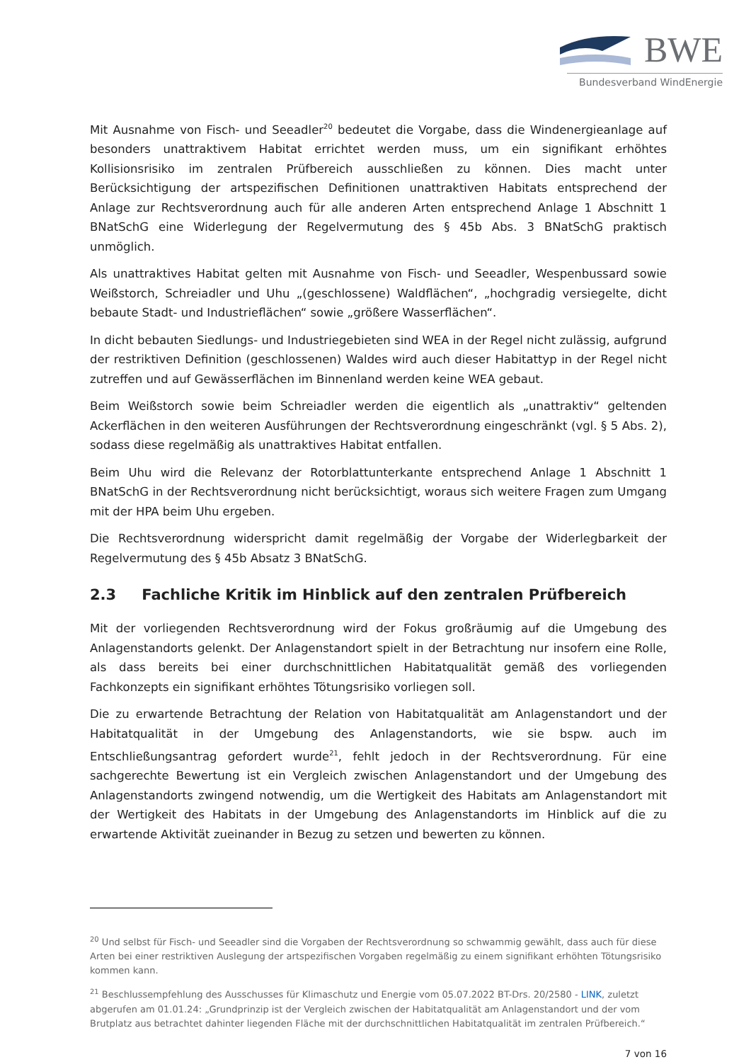BWE
Bundesverband WindEnergie
Mit Ausnahme von Fisch- und Seeadler<sup>20</sup> bedeutet die Vorgabe, dass die Windenergieanlage auf besonders unattraktivem Habitat errichtet werden muss, um ein signifikant erhöhtes Kollisionsrisiko im zentralen Prüfbereich ausschließen zu können. Dies macht unter Berücksichtigung der artspezifischen Definitionen unattraktiven Habitats entsprechend der Anlage zur Rechtsverordnung auch für alle anderen Arten entsprechend Anlage 1 Abschnitt 1 BNatSchG eine Widerlegung der Regelvermutung des § 45b Abs. 3 BNatSchG praktisch unmöglich.
Als unattraktives Habitat gelten mit Ausnahme von Fisch- und Seeadler, Wespenbussard sowie Weißstorch, Schreiadler und Uhu „(geschlossene) Waldflächen“, „hochgradig versiegelte, dicht bebaute Stadt- und Industrieflächen“ sowie „größere Wasserflächen“.
In dicht bebauten Siedlungs- und Industriegebieten sind WEA in der Regel nicht zulässig, aufgrund der restriktiven Definition (geschlossenen) Waldes wird auch dieser Habitattyp in der Regel nicht zutreffen und auf Gewässerflächen im Binnenland werden keine WEA gebaut.
Beim Weißstorch sowie beim Schreiadler werden die eigentlich als „unattraktiv“ geltenden Ackerflächen in den weiteren Ausführungen der Rechtsverordnung eingeschränkt (vgl. § 5 Abs. 2), sodass diese regelmäßig als unattraktives Habitat entfallen.
Beim Uhu wird die Relevanz der Rotorblattunterkante entsprechend Anlage 1 Abschnitt 1 BNatSchG in der Rechtsverordnung nicht berücksichtigt, woraus sich weitere Fragen zum Umgang mit der HPA beim Uhu ergeben.
Die Rechtsverordnung widerspricht damit regelmäßig der Vorgabe der Widerlegbarkeit der Regelvermutung des § 45b Absatz 3 BNatSchG.
2.3 Fachliche Kritik im Hinblick auf den zentralen Prüfbereich
Mit der vorliegenden Rechtsverordnung wird der Fokus großräumig auf die Umgebung des Anlagenstandorts gelenkt. Der Anlagenstandort spielt in der Betrachtung nur insofern eine Rolle, als dass bereits bei einer durchschnittlichen Habitatqualität gemäß des vorliegenden Fachkonzepts ein signifikant erhöhtes Tötungsrisiko vorliegen soll.
Die zu erwartende Betrachtung der Relation von Habitatqualität am Anlagenstandort und der Habitatqualität in der Umgebung des Anlagenstandorts, wie sie bspw. auch im Entschließungsantrag gefordert wurde<sup>21</sup>, fehlt jedoch in der Rechtsverordnung. Für eine sachgerechte Bewertung ist ein Vergleich zwischen Anlagenstandort und der Umgebung des Anlagenstandorts zwingend notwendig, um die Wertigkeit des Habitats am Anlagenstandort mit der Wertigkeit des Habitats in der Umgebung des Anlagenstandorts im Hinblick auf die zu erwartende Aktivität zueinander in Bezug zu setzen und bewerten zu können.
<sup>20</sup> Und selbst für Fisch- und Seeadler sind die Vorgaben der Rechtsverordnung so schwammig gewählt, dass auch für diese Arten bei einer restriktiven Auslegung der artspezifischen Vorgaben regelmäßig zu einem signifikant erhöhten Tötungsrisiko kommen kann.
<sup>21</sup> Beschlussempfehlung des Ausschusses für Klimaschutz und Energie vom 05.07.2022 BT-Drs. 20/2580 - LINK, zuletzt abgerufen am 01.01.24: „Grundprinzip ist der Vergleich zwischen der Habitatqualität am Anlagenstandort und der vom Brutplatz aus betrachtet dahinter liegenden Fläche mit der durchschnittlichen Habitatqualität im zentralen Prüfbereich.“
7 von 16